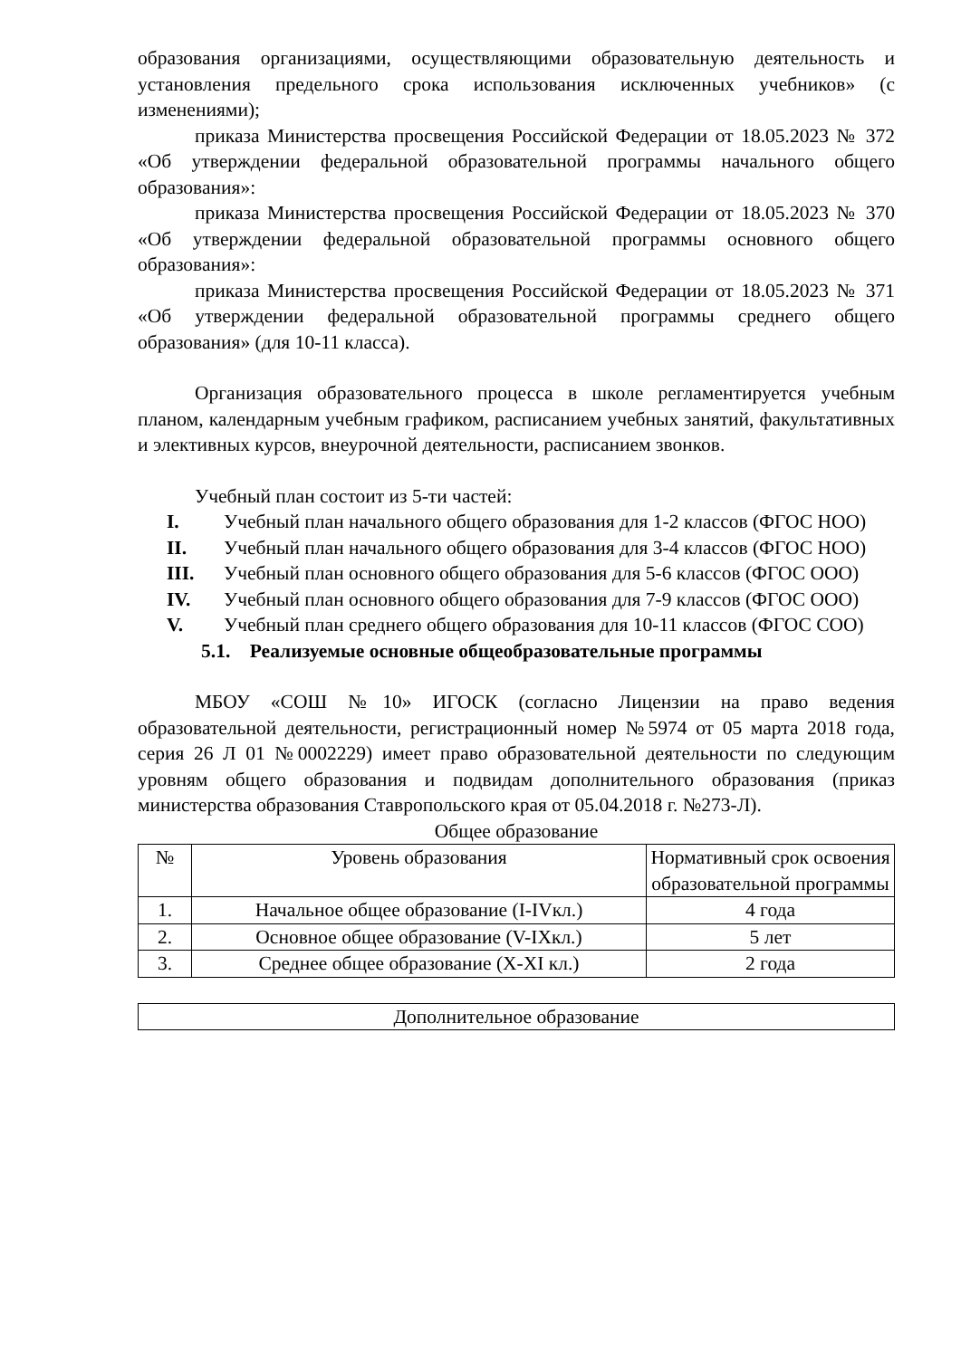образования организациями, осуществляющими образовательную деятельность и установления предельного срока использования исключенных учебников» (с изменениями);
приказа Министерства просвещения Российской Федерации от 18.05.2023 № 372 «Об утверждении федеральной образовательной программы начального общего образования»:
приказа Министерства просвещения Российской Федерации от 18.05.2023 № 370 «Об утверждении федеральной образовательной программы основного общего образования»:
приказа Министерства просвещения Российской Федерации от 18.05.2023 № 371 «Об утверждении федеральной образовательной программы среднего общего образования» (для 10-11 класса).
Организация образовательного процесса в школе регламентируется учебным планом, календарным учебным графиком, расписанием учебных занятий, факультативных и элективных курсов, внеурочной деятельности, расписанием звонков.
Учебный план состоит из 5-ти частей:
I. Учебный план начального общего образования для 1-2 классов (ФГОС НОО)
II. Учебный план начального общего образования для 3-4 классов (ФГОС НОО)
III. Учебный план основного общего образования для 5-6 классов (ФГОС ООО)
IV. Учебный план основного общего образования для 7-9 классов (ФГОС ООО)
V. Учебный план среднего общего образования для 10-11 классов (ФГОС СОО)
5.1. Реализуемые основные общеобразовательные программы
МБОУ «СОШ №10» ИГОСК (согласно Лицензии на право ведения образовательной деятельности, регистрационный номер №5974 от 05 марта 2018 года, серия 26 Л 01 №0002229) имеет право образовательной деятельности по следующим уровням общего образования и подвидам дополнительного образования (приказ министерства образования Ставропольского края от 05.04.2018 г. №273-Л).
Общее образование
| № | Уровень образования | Нормативный срок освоения образовательной программы |
| 1. | Начальное общее образование (I-IVкл.) | 4 года |
| 2. | Основное общее образование (V-IXкл.) | 5 лет |
| 3. | Среднее общее образование (X-XI кл.) | 2 года |
| Дополнительное образование |